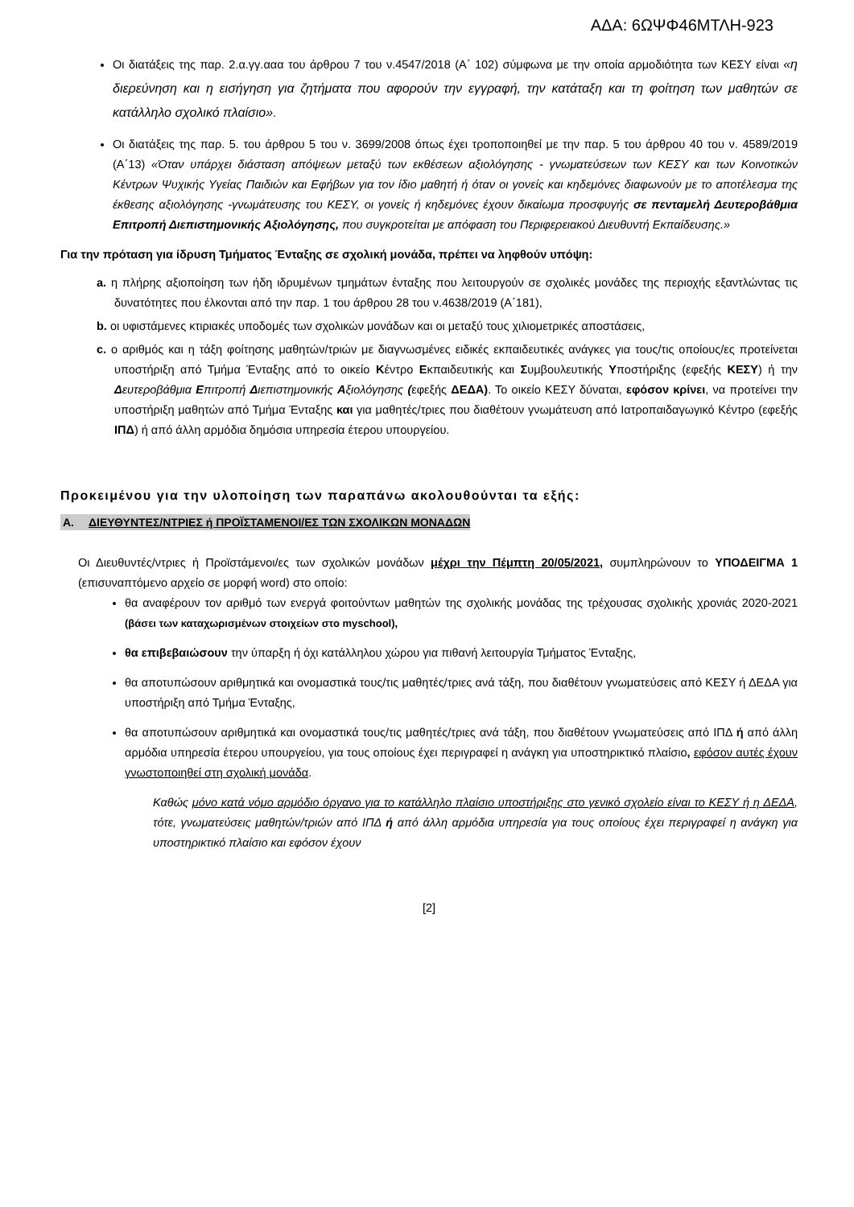ΑΔΑ: 6ΩΨΦ46ΜΤΛΗ-923
Οι διατάξεις της παρ. 2.α.γγ.ααα του άρθρου 7 του ν.4547/2018 (Α΄ 102) σύμφωνα με την οποία αρμοδιότητα των ΚΕΣΥ είναι «η διερεύνηση και η εισήγηση για ζητήματα που αφορούν την εγγραφή, την κατάταξη και τη φοίτηση των μαθητών σε κατάλληλο σχολικό πλαίσιο».
Οι διατάξεις της παρ. 5. του άρθρου 5 του ν. 3699/2008 όπως έχει τροποποιηθεί με την παρ. 5 του άρθρου 40 του ν. 4589/2019 (Α΄13) «Όταν υπάρχει διάσταση απόψεων μεταξύ των εκθέσεων αξιολόγησης - γνωματεύσεων των ΚΕΣΥ και των Κοινοτικών Κέντρων Ψυχικής Υγείας Παιδιών και Εφήβων για τον ίδιο μαθητή ή όταν οι γονείς και κηδεμόνες διαφωνούν με το αποτέλεσμα της έκθεσης αξιολόγησης -γνωμάτευσης του ΚΕΣΥ, οι γονείς ή κηδεμόνες έχουν δικαίωμα προσφυγής σε πενταμελή Δευτεροβάθμια Επιτροπή Διεπιστημονικής Αξιολόγησης, που συγκροτείται με απόφαση του Περιφερειακού Διευθυντή Εκπαίδευσης.»
Για την πρόταση για ίδρυση Τμήματος Ένταξης σε σχολική μονάδα, πρέπει να ληφθούν υπόψη:
a. η πλήρης αξιοποίηση των ήδη ιδρυμένων τμημάτων ένταξης που λειτουργούν σε σχολικές μονάδες της περιοχής εξαντλώντας τις δυνατότητες που έλκονται από την παρ. 1 του άρθρου 28 του ν.4638/2019 (Α΄181),
b. οι υφιστάμενες κτιριακές υποδομές των σχολικών μονάδων και οι μεταξύ τους χιλιομετρικές αποστάσεις,
c. ο αριθμός και η τάξη φοίτησης μαθητών/τριών με διαγνωσμένες ειδικές εκπαιδευτικές ανάγκες για τους/τις οποίους/ες προτείνεται υποστήριξη από Τμήμα Ένταξης από το οικείο Κέντρο Εκπαιδευτικής και Συμβουλευτικής Υποστήριξης (εφεξής ΚΕΣΥ) ή την Δευτεροβάθμια Επιτροπή Διεπιστημονικής Αξιολόγησης (εφεξής ΔΕΔΑ). Το οικείο ΚΕΣΥ δύναται, εφόσον κρίνει, να προτείνει την υποστήριξη μαθητών από Τμήμα Ένταξης και για μαθητές/τριες που διαθέτουν γνωμάτευση από Ιατροπαιδαγωγικό Κέντρο (εφεξής ΙΠΔ) ή από άλλη αρμόδια δημόσια υπηρεσία έτερου υπουργείου.
Προκειμένου για την υλοποίηση των παραπάνω ακολουθούνται τα εξής:
Α. ΔΙΕΥΘΥΝΤΕΣ/ΝΤΡΙΕΣ ή ΠΡΟΪΣΤΑΜΕΝΟΙ/ΕΣ ΤΩΝ ΣΧΟΛΙΚΩΝ ΜΟΝΑΔΩΝ
Οι Διευθυντές/ντριες ή Προϊστάμενοι/ες των σχολικών μονάδων μέχρι την Πέμπτη 20/05/2021, συμπληρώνουν το ΥΠΟΔΕΙΓΜΑ 1 (επισυναπτόμενο αρχείο σε μορφή word) στο οποίο:
θα αναφέρουν τον αριθμό των ενεργά φοιτούντων μαθητών της σχολικής μονάδας της τρέχουσας σχολικής χρονιάς 2020-2021 (βάσει των καταχωρισμένων στοιχείων στο myschool),
θα επιβεβαιώσουν την ύπαρξη ή όχι κατάλληλου χώρου για πιθανή λειτουργία Τμήματος Ένταξης,
θα αποτυπώσουν αριθμητικά και ονομαστικά τους/τις μαθητές/τριες ανά τάξη, που διαθέτουν γνωματεύσεις από ΚΕΣΥ ή ΔΕΔΑ για υποστήριξη από Τμήμα Ένταξης,
θα αποτυπώσουν αριθμητικά και ονομαστικά τους/τις μαθητές/τριες ανά τάξη, που διαθέτουν γνωματεύσεις από ΙΠΔ ή από άλλη αρμόδια υπηρεσία έτερου υπουργείου, για τους οποίους έχει περιγραφεί η ανάγκη για υποστηρικτικό πλαίσιο, εφόσον αυτές έχουν γνωστοποιηθεί στη σχολική μονάδα.
Καθώς μόνο κατά νόμο αρμόδιο όργανο για το κατάλληλο πλαίσιο υποστήριξης στο γενικό σχολείο είναι το ΚΕΣΥ ή η ΔΕΔΑ, τότε, γνωματεύσεις μαθητών/τριών από ΙΠΔ ή από άλλη αρμόδια υπηρεσία για τους οποίους έχει περιγραφεί η ανάγκη για υποστηρικτικό πλαίσιο και εφόσον έχουν
[2]